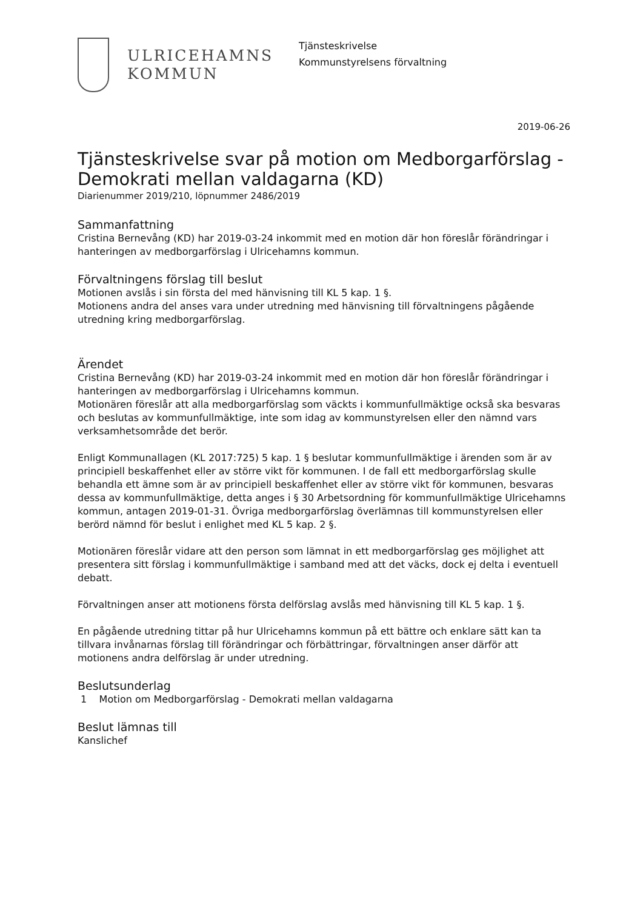ULRICEHAMNS
KOMMUN
Tjänsteskrivelse
Kommunstyrelsens förvaltning
2019-06-26
Tjänsteskrivelse svar på motion om Medborgarförslag - Demokrati mellan valdagarna (KD)
Diarienummer 2019/210, löpnummer 2486/2019
Sammanfattning
Cristina Bernevång (KD) har 2019-03-24 inkommit med en motion där hon föreslår förändringar i hanteringen av medborgarförslag i Ulricehamns kommun.
Förvaltningens förslag till beslut
Motionen avslås i sin första del med hänvisning till KL 5 kap. 1 §.
Motionens andra del anses vara under utredning med hänvisning till förvaltningens pågående utredning kring medborgarförslag.
Ärendet
Cristina Bernevång (KD) har 2019-03-24 inkommit med en motion där hon föreslår förändringar i hanteringen av medborgarförslag i Ulricehamns kommun.
Motionären föreslår att alla medborgarförslag som väckts i kommunfullmäktige också ska besvaras och beslutas av kommunfullmäktige, inte som idag av kommunstyrelsen eller den nämnd vars verksamhetsområde det berör.
Enligt Kommunallagen (KL 2017:725) 5 kap. 1 § beslutar kommunfullmäktige i ärenden som är av principiell beskaffenhet eller av större vikt för kommunen. I de fall ett medborgarförslag skulle behandla ett ämne som är av principiell beskaffenhet eller av större vikt för kommunen, besvaras dessa av kommunfullmäktige, detta anges i § 30 Arbetsordning för kommunfullmäktige Ulricehamns kommun, antagen 2019-01-31. Övriga medborgarförslag överlämnas till kommunstyrelsen eller berörd nämnd för beslut i enlighet med KL 5 kap. 2 §.
Motionären föreslår vidare att den person som lämnat in ett medborgarförslag ges möjlighet att presentera sitt förslag i kommunfullmäktige i samband med att det väcks, dock ej delta i eventuell debatt.
Förvaltningen anser att motionens första delförslag avslås med hänvisning till KL 5 kap. 1 §.
En pågående utredning tittar på hur Ulricehamns kommun på ett bättre och enklare sätt kan ta tillvara invånarnas förslag till förändringar och förbättringar, förvaltningen anser därför att motionens andra delförslag är under utredning.
Beslutsunderlag
1 Motion om Medborgarförslag - Demokrati mellan valdagarna
Beslut lämnas till
Kanslichef